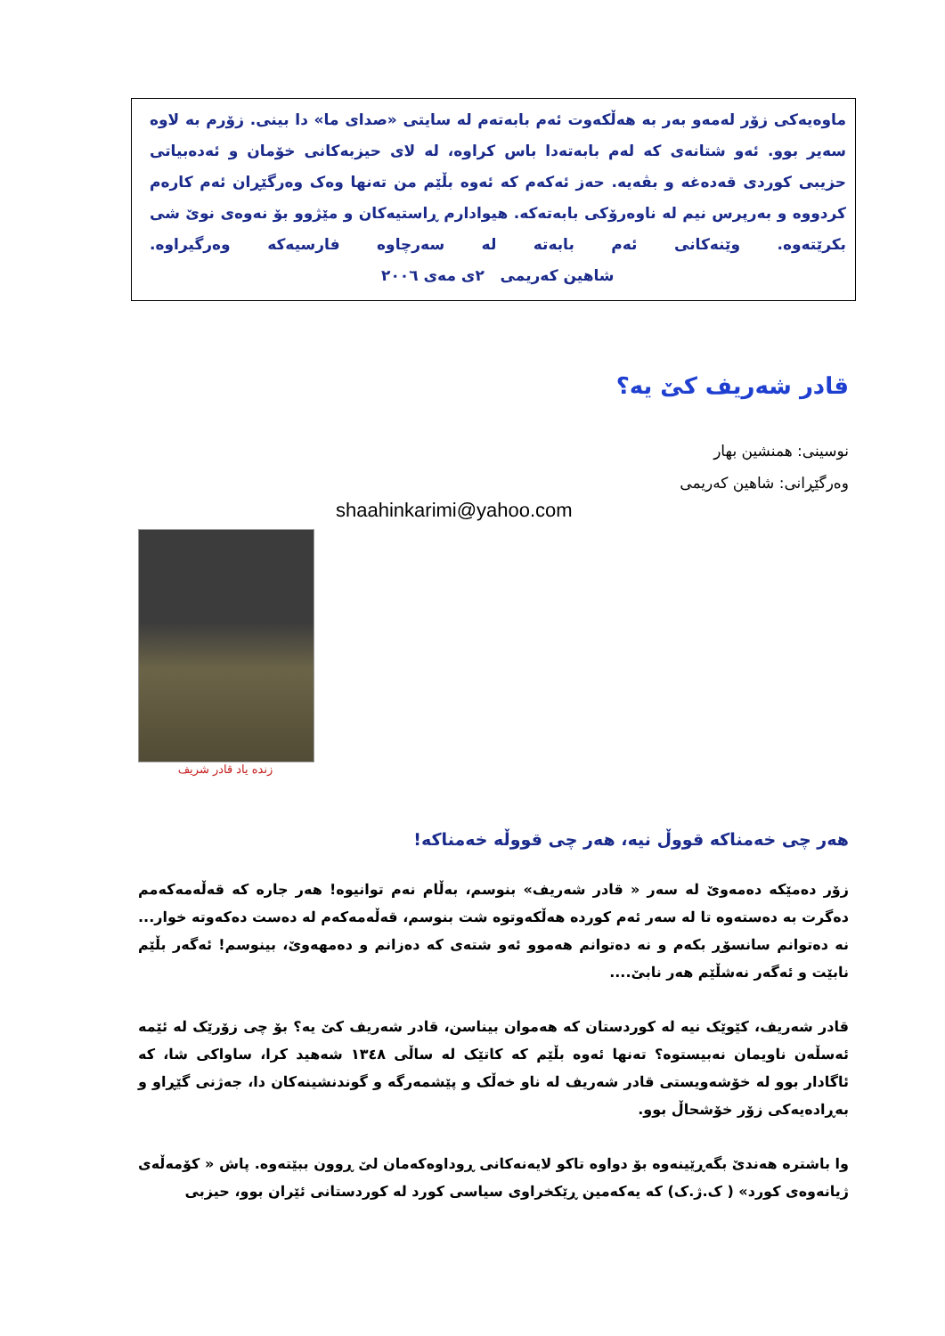ماوەیەکی زۆر لەمەو بەر بە هەڵکەوت ئەم بابەتەم لە سایتی «صدای ما» دا بینی. زۆرم بە لاوە سەیر بوو. ئەو شتانەی کە لەم بابەتەدا باس کراوە، لە لای حیزبەکانی خۆمان و ئەدەبیاتی حزیبی کوردی قەدەغە و بڤەیە. حەز ئەکەم کە ئەوە بڵێم من تەنها وەک وەرگێڕان ئەم کارەم کردووە و بەرپرس نیم لە ناوەرۆکی بابەتەکە. هیوادارم ڕاستیەکان و مێژوو بۆ نەوەی نوێ شی بکرێتەوە. وێنەکانی ئەم بابەتە لە سەرچاوە فارسیەکە وەرگیراوە. شاهین کەریمی ٢ی مەی ٢٠٠٦
قادر شەریف کێ یە؟
نوسینی: همنشین بهار
وەرگێڕانی: شاهین کەریمی
shaahinkarimi@yahoo.com
زنده یاد قادر شریف
هەر چی خەمناکە قووڵ نیە، هەر چی قووڵە خەمناکە!
زۆر دەمێکە دەمەوێ لە سەر « قادر شەریف» بنوسم، بەڵام نەم توانیوە! هەر جارە کە قەڵەمەکەمم دەگرت بە دەستەوە تا لە سەر ئەم کوردە هەڵکەوتوە شت بنوسم، قەڵەمەکەم لە دەست دەکەوتە خوار... نە دەتوانم سانسۆڕ بکەم و نە دەتوانم هەموو ئەو شتەی کە دەزانم و دەمهەوێ، بینوسم! ئەگەر بڵێم نابێت و ئەگەر نەشڵێم هەر نابێ....
قادر شەریف، کێوێک نیە لە کوردستان کە هەموان بیناسن، قادر شەریف کێ یە؟ بۆ چی زۆرێک لە ئێمە ئەسڵەن ناویمان نەبیستوە؟ تەنها ئەوە بڵێم کە کاتێک لە ساڵی ١٣٤٨ شەهید کرا، ساواکی شا، کە ئاگادار بوو لە خۆشەویستی قادر شەریف لە ناو خەڵک و پێشمەرگە و گوندنشینەکان دا، جەژنی گێڕاو و بەڕادەیەکی زۆر خۆشحاڵ بوو.
وا باشترە هەندێ بگەڕێینەوە بۆ دواوە تاکو لایەنەکانی ڕوداوەکەمان لێ ڕوون ببێتەوە. پاش « کۆمەڵەی ژیانەوەی کورد» ( ک.ژ.ک) کە یەکەمین ڕێکخراوی سیاسی کورد لە کوردستانی ئێران بوو، حیزبی